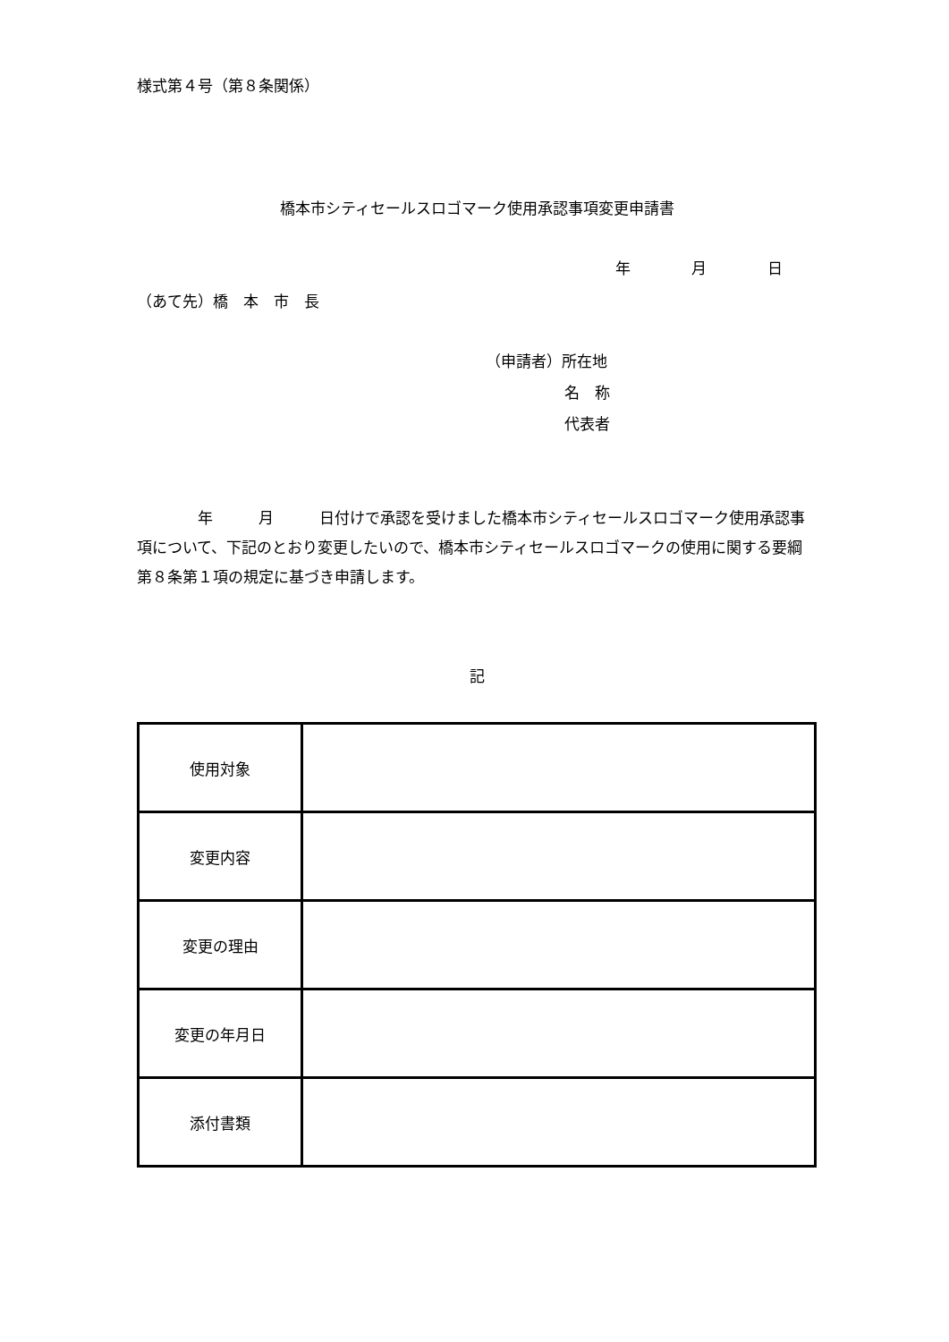様式第４号（第８条関係）
橋本市シティセールスロゴマーク使用承認事項変更申請書
年　　　　月　　　　日
（あて先）橋　本　市　長
（申請者）所在地
名　称
代表者
　　　　年　　　月　　　日付けで承認を受けました橋本市シティセールスロゴマーク使用承認事項について、下記のとおり変更したいので、橋本市シティセールスロゴマークの使用に関する要綱第８条第１項の規定に基づき申請します。
記
| 使用対象 | |
| 変更内容 | |
| 変更の理由 | |
| 変更の年月日 | |
| 添付書類 | |